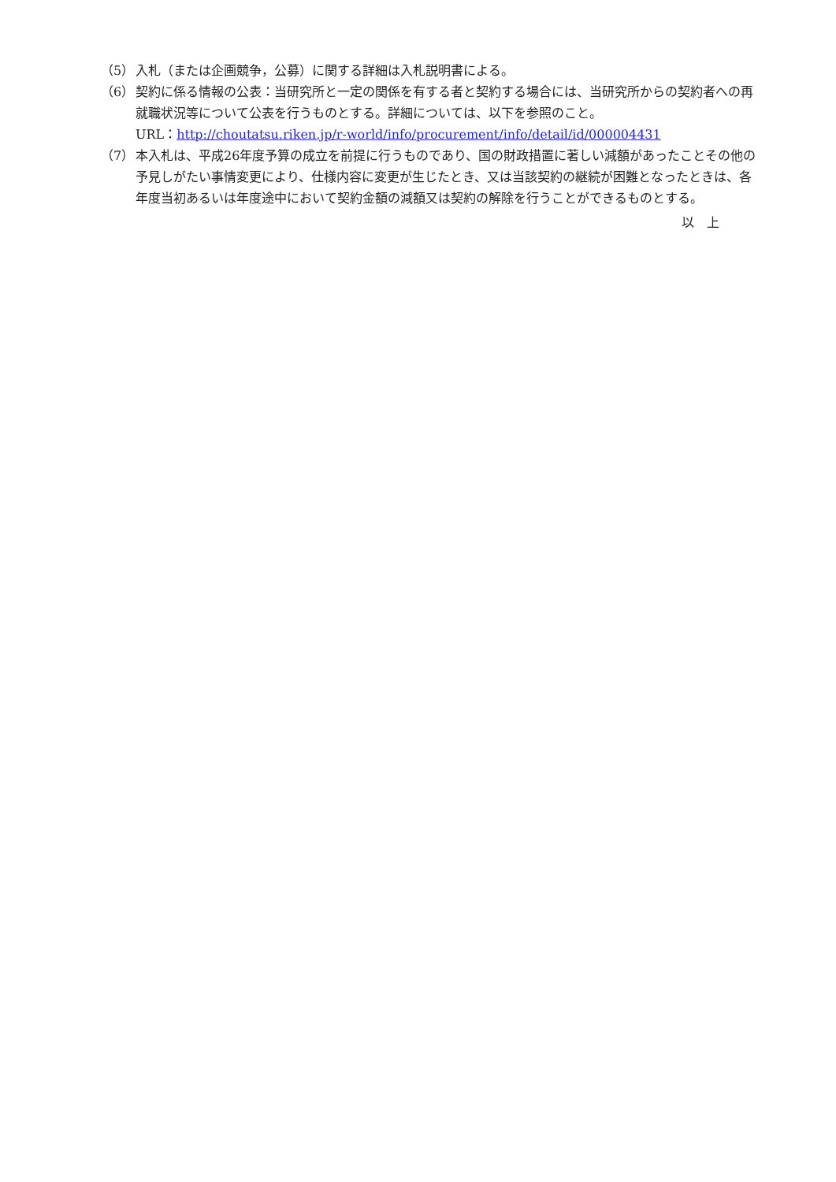（5） 入札（または企画競争，公募）に関する詳細は入札説明書による。
（6） 契約に係る情報の公表：当研究所と一定の関係を有する者と契約する場合には、当研究所からの契約者への再就職状況等について公表を行うものとする。詳細については、以下を参照のこと。
URL：http://choutatsu.riken.jp/r-world/info/procurement/info/detail/id/000004431
（7） 本入札は、平成26年度予算の成立を前提に行うものであり、国の財政措置に著しい減額があったことその他の予見しがたい事情変更により、仕様内容に変更が生じたとき、又は当該契約の継続が困難となったときは、各年度当初あるいは年度途中において契約金額の減額又は契約の解除を行うことができるものとする。
以　上